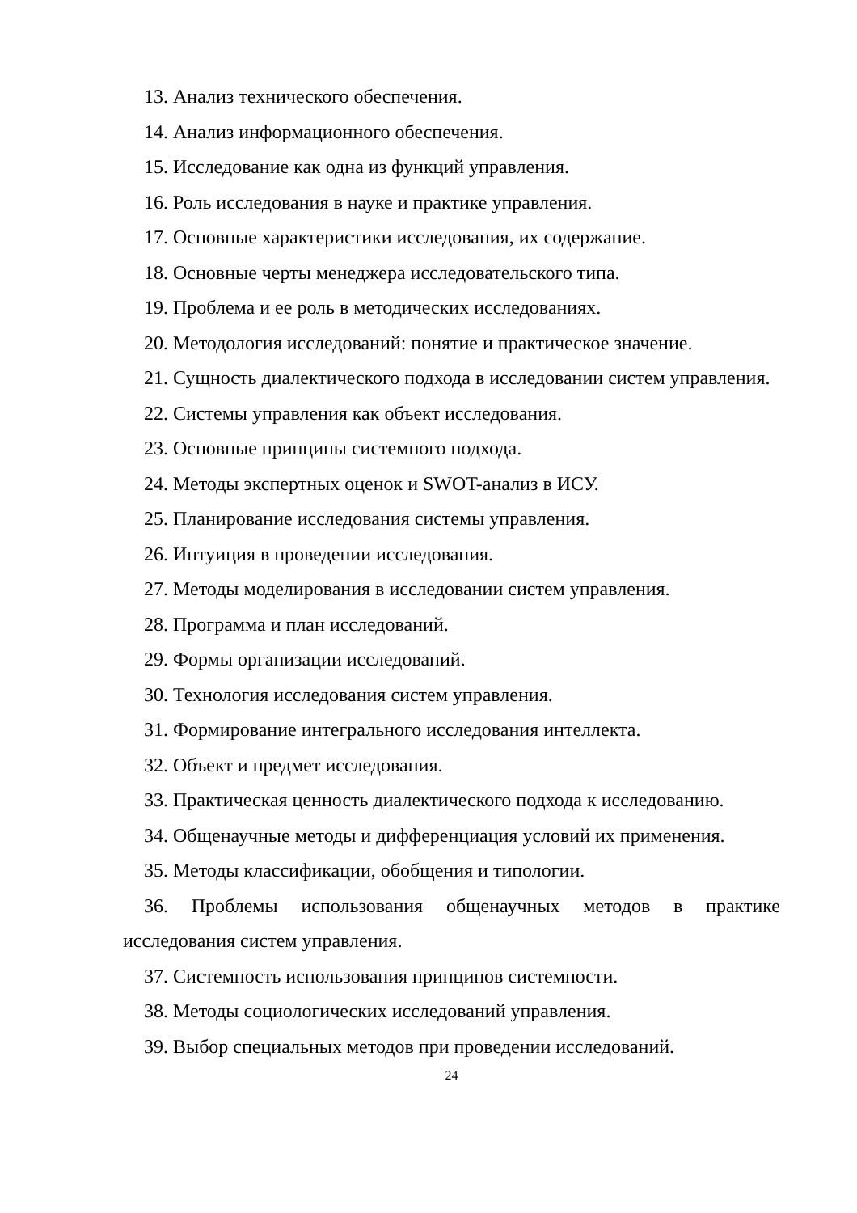13. Анализ технического обеспечения.
14. Анализ информационного обеспечения.
15. Исследование как одна из функций управления.
16. Роль исследования в науке и практике управления.
17. Основные характеристики исследования, их содержание.
18. Основные черты менеджера исследовательского типа.
19. Проблема и ее роль в методических исследованиях.
20. Методология исследований: понятие и практическое значение.
21. Сущность диалектического подхода в исследовании систем управления.
22. Системы управления как объект исследования.
23. Основные принципы системного подхода.
24. Методы экспертных оценок и SWOT-анализ в ИСУ.
25. Планирование исследования системы управления.
26. Интуиция в проведении исследования.
27. Методы моделирования в исследовании систем управления.
28. Программа и план исследований.
29. Формы организации исследований.
30. Технология исследования систем управления.
31. Формирование интегрального исследования интеллекта.
32. Объект и предмет исследования.
33. Практическая ценность диалектического подхода к исследованию.
34. Общенаучные методы и дифференциация условий их применения.
35. Методы классификации, обобщения и типологии.
36. Проблемы использования общенаучных методов в практике исследования систем управления.
37. Системность использования принципов системности.
38. Методы социологических исследований управления.
39. Выбор специальных методов при проведении исследований.
24